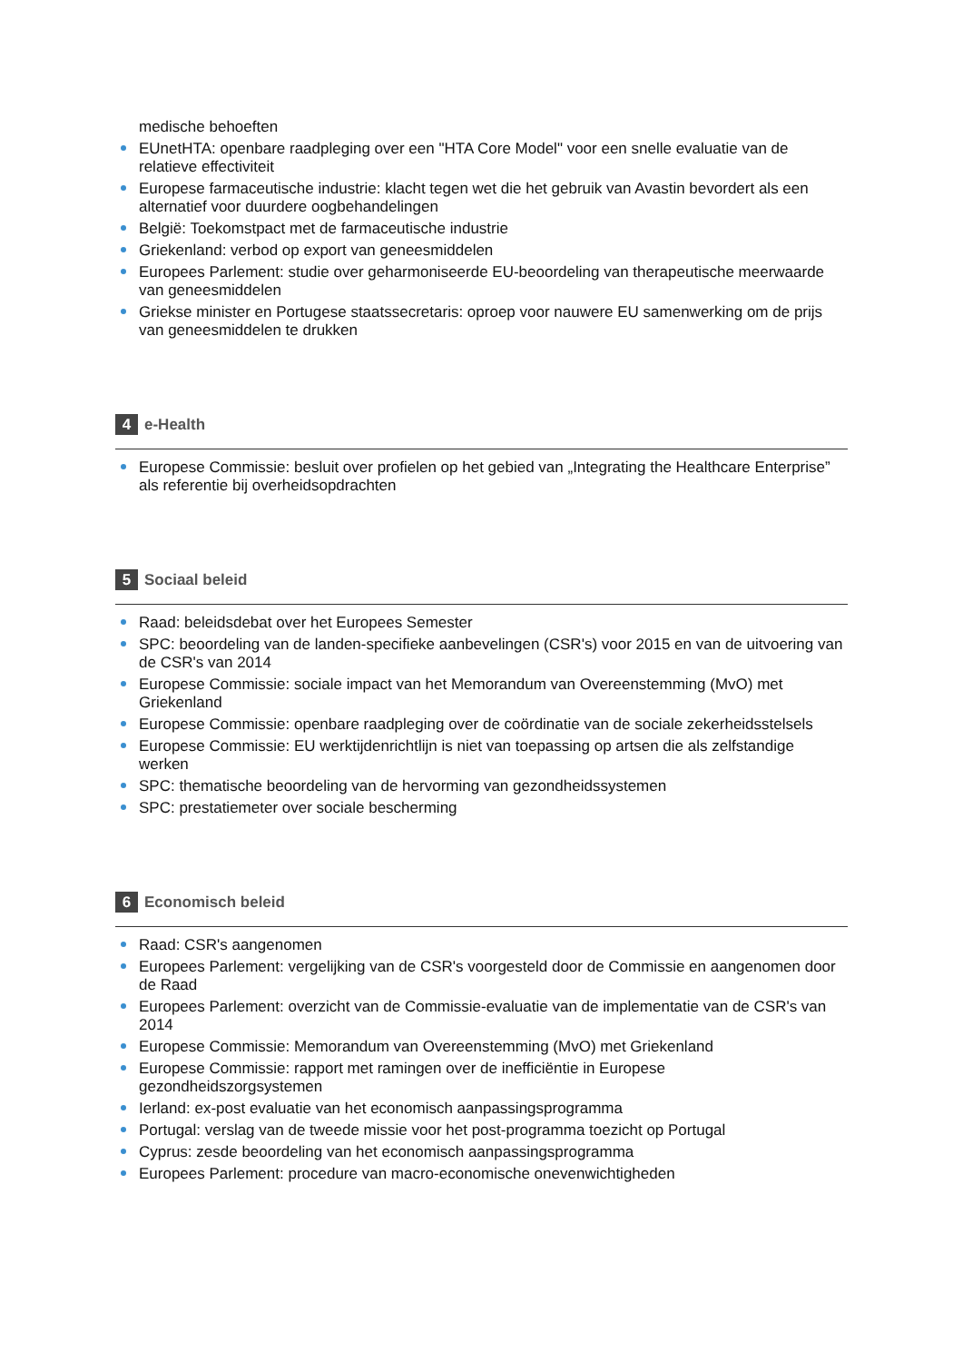medische behoeften
EUnetHTA: openbare raadpleging over een "HTA Core Model" voor een snelle evaluatie van de relatieve effectiviteit
Europese farmaceutische industrie: klacht tegen wet die het gebruik van Avastin bevordert als een alternatief voor duurdere oogbehandelingen
België: Toekomstpact met de farmaceutische industrie
Griekenland: verbod op export van geneesmiddelen
Europees Parlement: studie over geharmoniseerde EU-beoordeling van therapeutische meerwaarde van geneesmiddelen
Griekse minister en Portugese staatssecretaris: oproep voor nauwere EU samenwerking om de prijs van geneesmiddelen te drukken
4 e-Health
Europese Commissie: besluit over profielen op het gebied van „Integrating the Healthcare Enterprise” als referentie bij overheidsopdrachten
5 Sociaal beleid
Raad: beleidsdebat over het Europees Semester
SPC: beoordeling van de landen-specifieke aanbevelingen (CSR's) voor 2015 en van de uitvoering van de CSR's van 2014
Europese Commissie: sociale impact van het Memorandum van Overeenstemming (MvO) met Griekenland
Europese Commissie: openbare raadpleging over de coördinatie van de sociale zekerheidsstelsels
Europese Commissie: EU werktijdenrichtlijn is niet van toepassing op artsen die als zelfstandige werken
SPC: thematische beoordeling van de hervorming van gezondheidssystemen
SPC: prestatiemeter over sociale bescherming
6 Economisch beleid
Raad: CSR's aangenomen
Europees Parlement: vergelijking van de CSR's voorgesteld door de Commissie en aangenomen door de Raad
Europees Parlement: overzicht van de Commissie-evaluatie van de implementatie van de CSR's van 2014
Europese Commissie: Memorandum van Overeenstemming (MvO) met Griekenland
Europese Commissie: rapport met ramingen over de inefficiëntie in Europese gezondheidszorgsystemen
Ierland: ex-post evaluatie van het economisch aanpassingsprogramma
Portugal: verslag van de tweede missie voor het post-programma toezicht op Portugal
Cyprus: zesde beoordeling van het economisch aanpassingsprogramma
Europees Parlement: procedure van macro-economische onevenwichtigheden